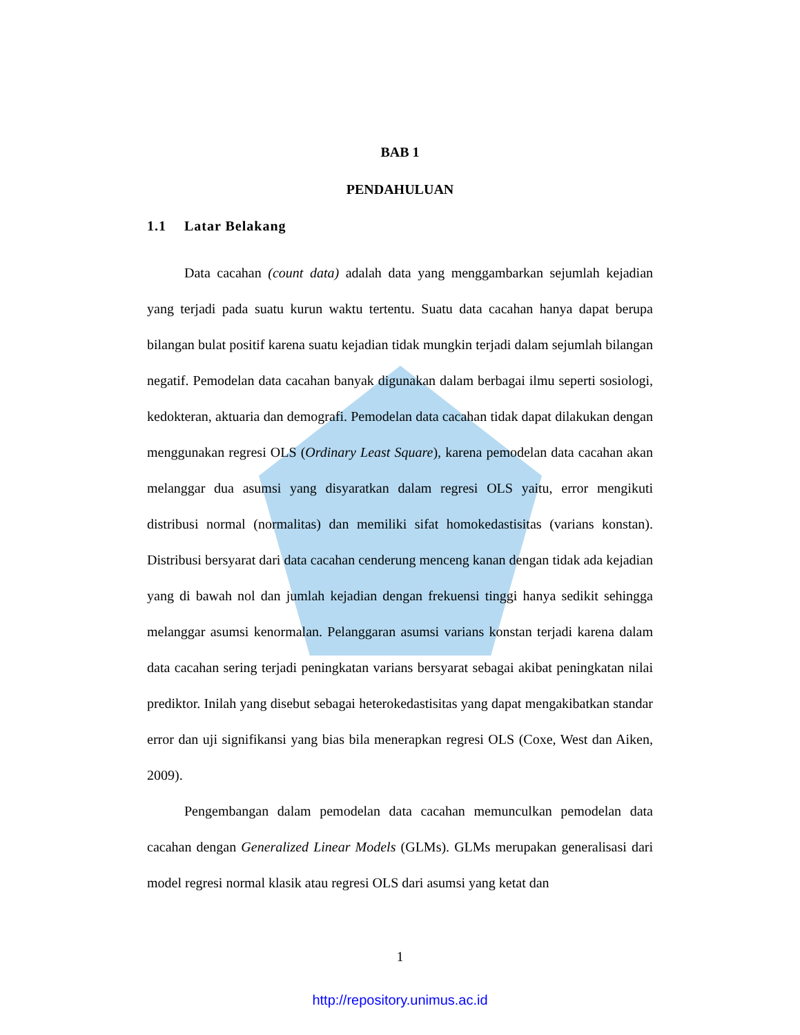BAB 1
PENDAHULUAN
1.1 Latar Belakang
Data cacahan (count data) adalah data yang menggambarkan sejumlah kejadian yang terjadi pada suatu kurun waktu tertentu. Suatu data cacahan hanya dapat berupa bilangan bulat positif karena suatu kejadian tidak mungkin terjadi dalam sejumlah bilangan negatif. Pemodelan data cacahan banyak digunakan dalam berbagai ilmu seperti sosiologi, kedokteran, aktuaria dan demografi. Pemodelan data cacahan tidak dapat dilakukan dengan menggunakan regresi OLS (Ordinary Least Square), karena pemodelan data cacahan akan melanggar dua asumsi yang disyaratkan dalam regresi OLS yaitu, error mengikuti distribusi normal (normalitas) dan memiliki sifat homokedastisitas (varians konstan). Distribusi bersyarat dari data cacahan cenderung menceng kanan dengan tidak ada kejadian yang di bawah nol dan jumlah kejadian dengan frekuensi tinggi hanya sedikit sehingga melanggar asumsi kenormalan. Pelanggaran asumsi varians konstan terjadi karena dalam data cacahan sering terjadi peningkatan varians bersyarat sebagai akibat peningkatan nilai prediktor. Inilah yang disebut sebagai heterokedastisitas yang dapat mengakibatkan standar error dan uji signifikansi yang bias bila menerapkan regresi OLS (Coxe, West dan Aiken, 2009).
Pengembangan dalam pemodelan data cacahan memunculkan pemodelan data cacahan dengan Generalized Linear Models (GLMs). GLMs merupakan generalisasi dari model regresi normal klasik atau regresi OLS dari asumsi yang ketat dan
1
http://repository.unimus.ac.id